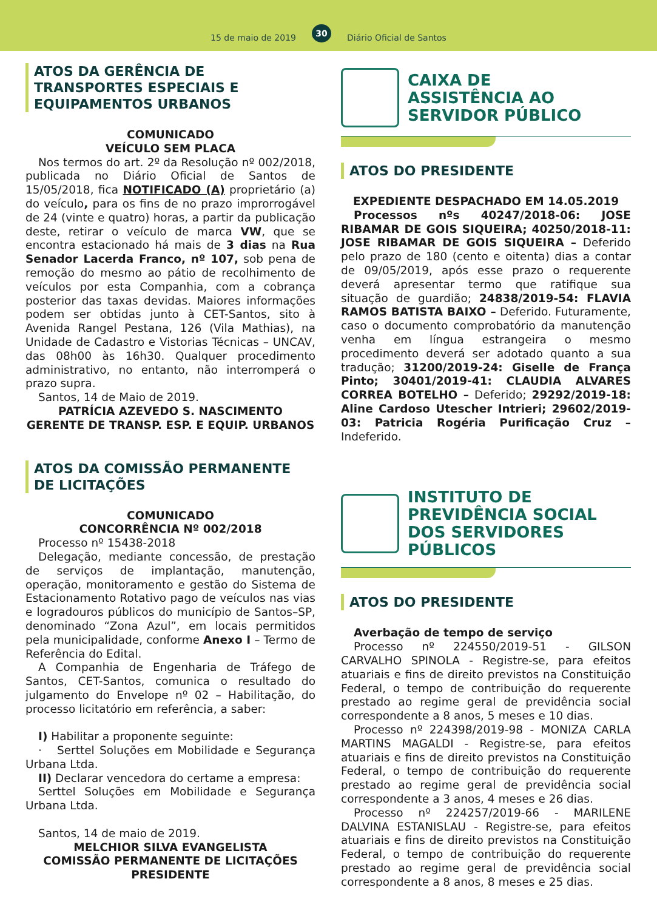15 de maio de 2019 30 Diário Oficial de Santos
ATOS DA GERÊNCIA DE TRANSPORTES ESPECIAIS E EQUIPAMENTOS URBANOS
COMUNICADO
VEÍCULO SEM PLACA
Nos termos do art. 2º da Resolução nº 002/2018, publicada no Diário Oficial de Santos de 15/05/2018, fica NOTIFICADO (A) proprietário (a) do veículo, para os fins de no prazo improrrogável de 24 (vinte e quatro) horas, a partir da publicação deste, retirar o veículo de marca VW, que se encontra estacionado há mais de 3 dias na Rua Senador Lacerda Franco, nº 107, sob pena de remoção do mesmo ao pátio de recolhimento de veículos por esta Companhia, com a cobrança posterior das taxas devidas. Maiores informações podem ser obtidas junto à CET-Santos, sito à Avenida Rangel Pestana, 126 (Vila Mathias), na Unidade de Cadastro e Vistorias Técnicas – UNCAV, das 08h00 às 16h30. Qualquer procedimento administrativo, no entanto, não interromperá o prazo supra.
Santos, 14 de Maio de 2019.
PATRÍCIA AZEVEDO S. NASCIMENTO
GERENTE DE TRANSP. ESP. E EQUIP. URBANOS
ATOS DA COMISSÃO PERMANENTE DE LICITAÇÕES
COMUNICADO
CONCORRÊNCIA Nº 002/2018
Processo nº 15438-2018
Delegação, mediante concessão, de prestação de serviços de implantação, manutenção, operação, monitoramento e gestão do Sistema de Estacionamento Rotativo pago de veículos nas vias e logradouros públicos do município de Santos–SP, denominado “Zona Azul”, em locais permitidos pela municipalidade, conforme Anexo I – Termo de Referência do Edital.
A Companhia de Engenharia de Tráfego de Santos, CET-Santos, comunica o resultado do julgamento do Envelope nº 02 – Habilitação, do processo licitatório em referência, a saber:
I) Habilitar a proponente seguinte:
· Serttel Soluções em Mobilidade e Segurança Urbana Ltda.
II) Declarar vencedora do certame a empresa:
Serttel Soluções em Mobilidade e Segurança Urbana Ltda.
Santos, 14 de maio de 2019.
MELCHIOR SILVA EVANGELISTA
COMISSÃO PERMANENTE DE LICITAÇÕES
PRESIDENTE
CAIXA DE
ASSISTÊNCIA AO
SERVIDOR PÚBLICO
ATOS DO PRESIDENTE
EXPEDIENTE DESPACHADO EM 14.05.2019
Processos nºs 40247/2018-06: JOSE RIBAMAR DE GOIS SIQUEIRA; 40250/2018-11: JOSE RIBAMAR DE GOIS SIQUEIRA – Deferido pelo prazo de 180 (cento e oitenta) dias a contar de 09/05/2019, após esse prazo o requerente deverá apresentar termo que ratifique sua situação de guardião; 24838/2019-54: FLAVIA RAMOS BATISTA BAIXO – Deferido. Futuramente, caso o documento comprobatório da manutenção venha em língua estrangeira o mesmo procedimento deverá ser adotado quanto a sua tradução; 31200/2019-24: Giselle de França Pinto; 30401/2019-41: CLAUDIA ALVARES CORREA BOTELHO – Deferido; 29292/2019-18: Aline Cardoso Utescher Intrieri; 29602/2019-03: Patricia Rogéria Purificação Cruz – Indeferido.
INSTITUTO DE
PREVIDÊNCIA SOCIAL
DOS SERVIDORES
PÚBLICOS
ATOS DO PRESIDENTE
Averbação de tempo de serviço
Processo nº 224550/2019-51 - GILSON CARVALHO SPINOLA - Registre-se, para efeitos atuariais e fins de direito previstos na Constituição Federal, o tempo de contribuição do requerente prestado ao regime geral de previdência social correspondente a 8 anos, 5 meses e 10 dias.
Processo nº 224398/2019-98 - MONIZA CARLA MARTINS MAGALDI - Registre-se, para efeitos atuariais e fins de direito previstos na Constituição Federal, o tempo de contribuição do requerente prestado ao regime geral de previdência social correspondente a 3 anos, 4 meses e 26 dias.
Processo nº 224257/2019-66 - MARILENE DALVINA ESTANISLAU - Registre-se, para efeitos atuariais e fins de direito previstos na Constituição Federal, o tempo de contribuição do requerente prestado ao regime geral de previdência social correspondente a 8 anos, 8 meses e 25 dias.